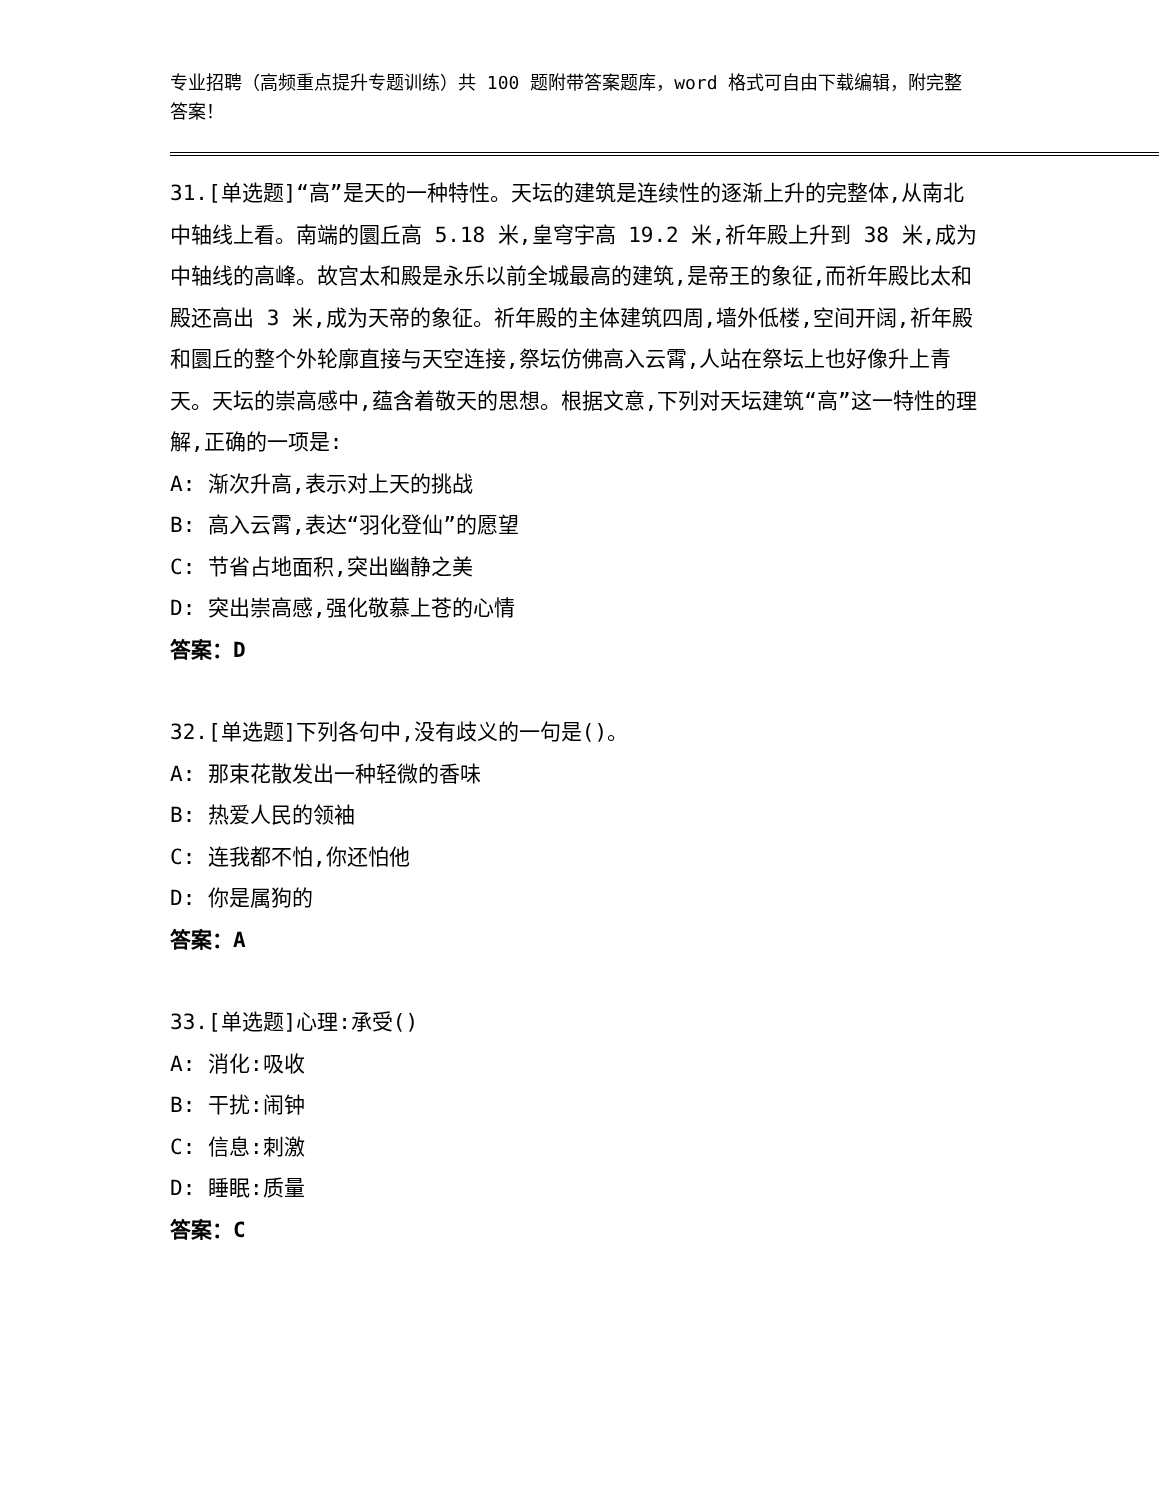专业招聘（高频重点提升专题训练）共 100 题附带答案题库，word 格式可自由下载编辑，附完整答案！
31.[单选题]“高”是天的一种特性。天坛的建筑是连续性的逐渐上升的完整体,从南北中轴线上看。南端的圜丘高 5.18 米,皇穹宇高 19.2 米,祈年殿上升到 38 米,成为中轴线的高峰。故宫太和殿是永乐以前全城最高的建筑,是帝王的象征,而祈年殿比太和殿还高出 3 米,成为天帝的象征。祈年殿的主体建筑四周,墙外低楼,空间开阔,祈年殿和圜丘的整个外轮廓直接与天空连接,祭坛仿佛高入云霄,人站在祭坛上也好像升上青天。天坛的崇高感中,蕴含着敬天的思想。根据文意,下列对天坛建筑“高”这一特性的理解,正确的一项是:
A: 渐次升高,表示对上天的挑战
B: 高入云霄,表达“羽化登仙”的愿望
C: 节省占地面积,突出幽静之美
D: 突出崇高感,强化敬慕上苍的心情
答案：D
32.[单选题]下列各句中,没有歧义的一句是()。
A: 那束花散发出一种轻微的香味
B: 热爱人民的领袖
C: 连我都不怕,你还怕他
D: 你是属狗的
答案：A
33.[单选题]心理:承受()
A: 消化:吸收
B: 干扰:闹钟
C: 信息:刺激
D: 睡眠:质量
答案：C